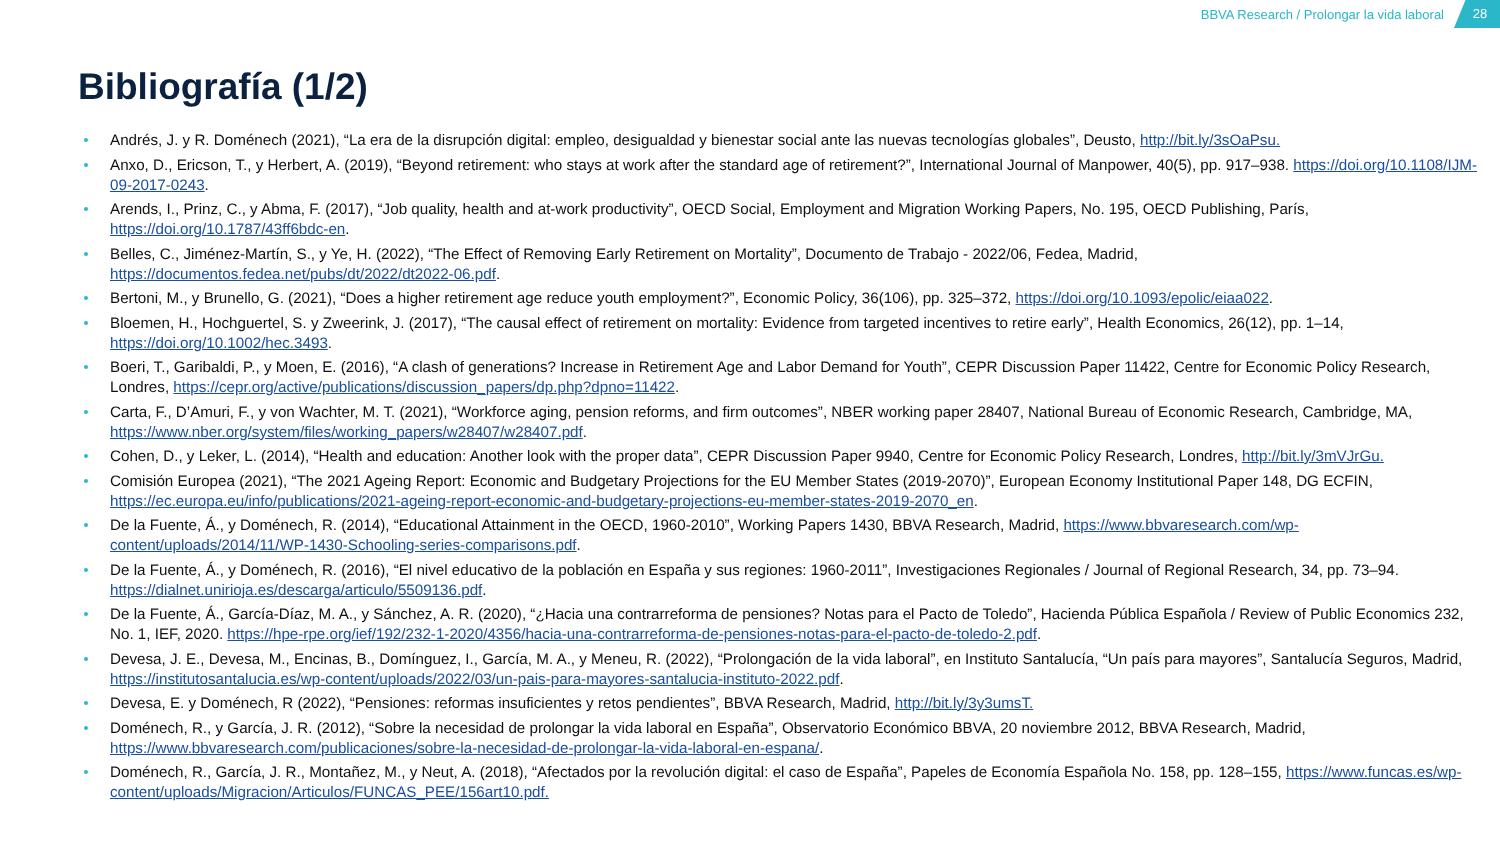BBVA Research / Prolongar la vida laboral
28
Bibliografía (1/2)
Andrés, J. y R. Doménech (2021), “La era de la disrupción digital: empleo, desigualdad y bienestar social ante las nuevas tecnologías globales”, Deusto, http://bit.ly/3sOaPsu.
Anxo, D., Ericson, T., y Herbert, A. (2019), “Beyond retirement: who stays at work after the standard age of retirement?”, International Journal of Manpower, 40(5), pp. 917–938. https://doi.org/10.1108/IJM-09-2017-0243.
Arends, I., Prinz, C., y Abma, F. (2017), “Job quality, health and at-work productivity”, OECD Social, Employment and Migration Working Papers, No. 195, OECD Publishing, París, https://doi.org/10.1787/43ff6bdc-en.
Belles, C., Jiménez-Martín, S., y Ye, H. (2022), “The Effect of Removing Early Retirement on Mortality”, Documento de Trabajo - 2022/06, Fedea, Madrid, https://documentos.fedea.net/pubs/dt/2022/dt2022-06.pdf.
Bertoni, M., y Brunello, G. (2021), “Does a higher retirement age reduce youth employment?”, Economic Policy, 36(106), pp. 325–372, https://doi.org/10.1093/epolic/eiaa022.
Bloemen, H., Hochguertel, S. y Zweerink, J. (2017), “The causal effect of retirement on mortality: Evidence from targeted incentives to retire early”, Health Economics, 26(12), pp. 1–14, https://doi.org/10.1002/hec.3493.
Boeri, T., Garibaldi, P., y Moen, E. (2016), “A clash of generations? Increase in Retirement Age and Labor Demand for Youth”, CEPR Discussion Paper 11422, Centre for Economic Policy Research, Londres, https://cepr.org/active/publications/discussion_papers/dp.php?dpno=11422.
Carta, F., D’Amuri, F., y von Wachter, M. T. (2021), “Workforce aging, pension reforms, and firm outcomes”, NBER working paper 28407, National Bureau of Economic Research, Cambridge, MA, https://www.nber.org/system/files/working_papers/w28407/w28407.pdf.
Cohen, D., y Leker, L. (2014), “Health and education: Another look with the proper data”, CEPR Discussion Paper 9940, Centre for Economic Policy Research, Londres, http://bit.ly/3mVJrGu.
Comisión Europea (2021), “The 2021 Ageing Report: Economic and Budgetary Projections for the EU Member States (2019-2070)”, European Economy Institutional Paper 148, DG ECFIN, https://ec.europa.eu/info/publications/2021-ageing-report-economic-and-budgetary-projections-eu-member-states-2019-2070_en.
De la Fuente, Á., y Doménech, R. (2014), “Educational Attainment in the OECD, 1960-2010”, Working Papers 1430, BBVA Research, Madrid, https://www.bbvaresearch.com/wp-content/uploads/2014/11/WP-1430-Schooling-series-comparisons.pdf.
De la Fuente, Á., y Doménech, R. (2016), “El nivel educativo de la población en España y sus regiones: 1960-2011”, Investigaciones Regionales / Journal of Regional Research, 34, pp. 73–94. https://dialnet.unirioja.es/descarga/articulo/5509136.pdf.
De la Fuente, Á., García-Díaz, M. A., y Sánchez, A. R. (2020), “¿Hacia una contrarreforma de pensiones? Notas para el Pacto de Toledo”, Hacienda Pública Española / Review of Public Economics 232, No. 1, IEF, 2020. https://hpe-rpe.org/ief/192/232-1-2020/4356/hacia-una-contrarreforma-de-pensiones-notas-para-el-pacto-de-toledo-2.pdf.
Devesa, J. E., Devesa, M., Encinas, B., Domínguez, I., García, M. A., y Meneu, R. (2022), “Prolongación de la vida laboral”, en Instituto Santalucía, “Un país para mayores”, Santalucía Seguros, Madrid, https://institutosantalucia.es/wp-content/uploads/2022/03/un-pais-para-mayores-santalucia-instituto-2022.pdf.
Devesa, E. y Doménech, R (2022), “Pensiones: reformas insuficientes y retos pendientes”, BBVA Research, Madrid, http://bit.ly/3y3umsT.
Doménech, R., y García, J. R. (2012), “Sobre la necesidad de prolongar la vida laboral en España”, Observatorio Económico BBVA, 20 noviembre 2012, BBVA Research, Madrid, https://www.bbvaresearch.com/publicaciones/sobre-la-necesidad-de-prolongar-la-vida-laboral-en-espana/.
Doménech, R., García, J. R., Montañez, M., y Neut, A. (2018), “Afectados por la revolución digital: el caso de España”, Papeles de Economía Española No. 158, pp. 128–155, https://www.funcas.es/wp-content/uploads/Migracion/Articulos/FUNCAS_PEE/156art10.pdf.